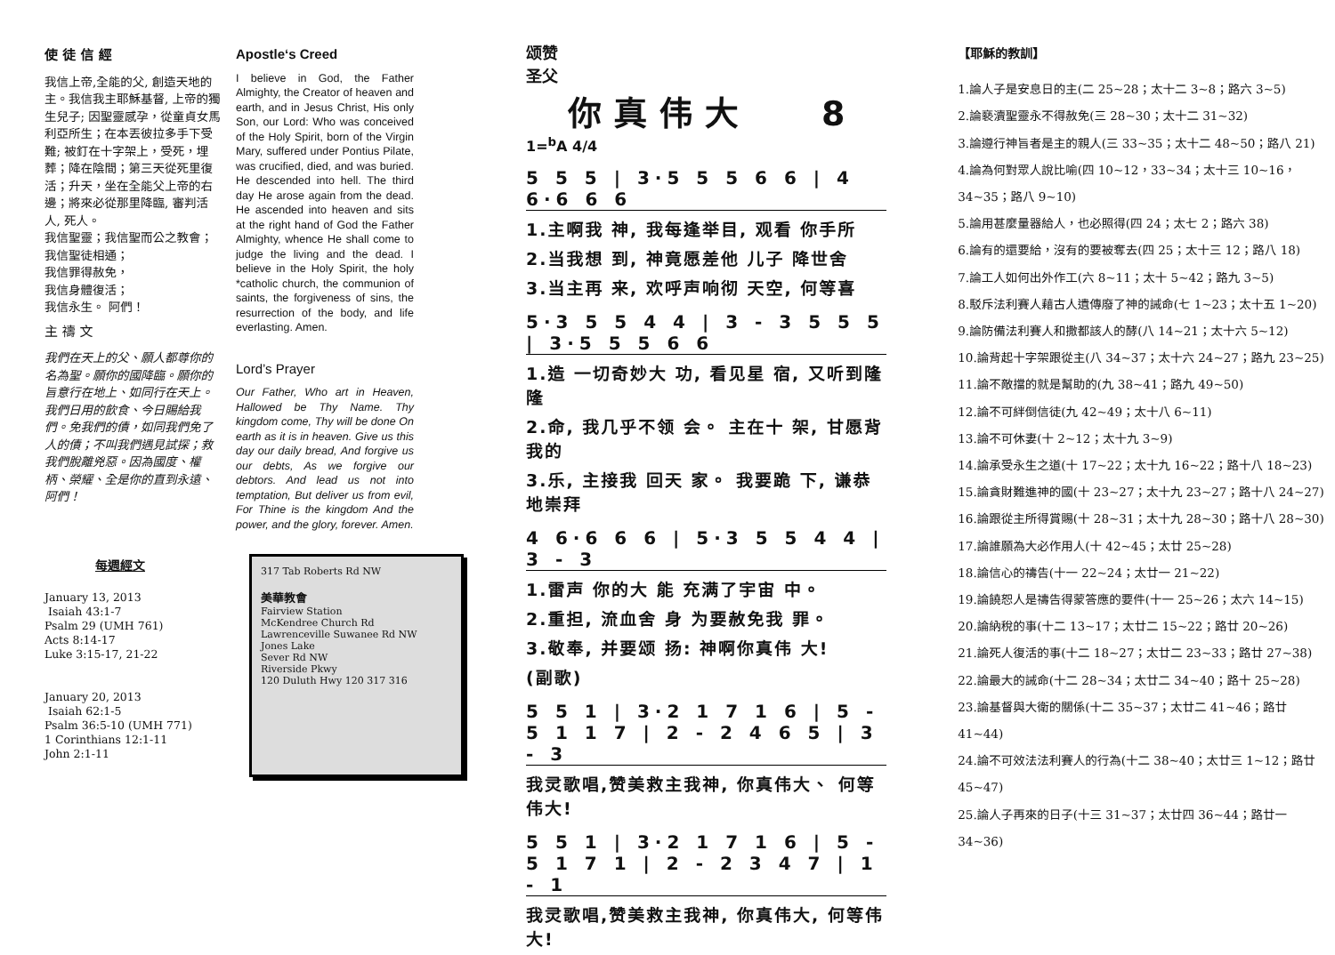使 徒 信 經
我信上帝,全能的父, 創造天地的主。我信我主耶穌基督, 上帝的獨生兒子; 因聖靈感孕，從童貞女馬利亞所生；在本丟彼拉多手下受難; 被釘在十字架上，受死，埋葬；降在陰間；第三天從死里復活；升天，坐在全能父上帝的右邊；將來必從那里降臨, 審判活人, 死人。
我信聖靈；我信聖而公之教會；我信聖徒相通；
我信罪得赦免，
我信身體復活；
我信永生。 阿們！
主 禱 文
我們在天上的父、願人都尊你的名為聖。願你的國降臨。願你的旨意行在地上、如同行在天上。我們日用的飲食、今日賜給我們。免我們的債，如同我們免了人的債；不叫我們遇見試探；救我們脫離兇惡。因為國度、權柄、榮耀、全是你的直到永遠、阿們！
Apostle‘s Creed
I believe in God, the Father Almighty, the Creator of heaven and earth, and in Jesus Christ, His only Son, our Lord: Who was conceived of the Holy Spirit, born of the Virgin Mary, suffered under Pontius Pilate, was crucified, died, and was buried. He descended into hell. The third day He arose again from the dead. He ascended into heaven and sits at the right hand of God the Father Almighty, whence He shall come to judge the living and the dead. I believe in the Holy Spirit, the holy *catholic church, the communion of saints, the forgiveness of sins, the resurrection of the body, and life everlasting. Amen.
Lord’s Prayer
Our Father, Who art in Heaven, Hallowed be Thy Name. Thy kingdom come, Thy will be done On earth as it is in heaven. Give us this day our daily bread, And forgive us our debts, As we forgive our debtors. And lead us not into temptation, But deliver us from evil, For Thine is the kingdom And the power, and the glory, forever. Amen.
每週經文
January 13, 2013
Isaiah 43:1-7
Psalm 29 (UMH 761)
Acts 8:14-17
Luke 3:15-17, 21-22
January 20, 2013
Isaiah 62:1-5
Psalm 36:5-10 (UMH 771)
1 Corinthians 12:1-11
John 2:1-11
317 Tab Roberts Rd NW
美華教會
Fairview Station
McKendree Church Rd
Lawrenceville Suwanee Rd NW
Jones Lake
Sever Rd NW
Riverside Pkwy
120 Duluth Hwy 120 317 316
颂赞
圣父
你 真 伟 大 8
1=<sup>b</sup>A 4/4
5 5 5 | 3·5 5 5 6 6 | 4 6·6 6 6
1.主啊我 神, 我每逢举目, 观看 你手所
2.当我想 到, 神竟愿差他 儿子 降世舍
3.当主再 来, 欢呼声响彻 天空, 何等喜
5·3 5 5 4 4 | 3 - 3 5 5 5 | 3·5 5 5 6 6
1.造 一切奇妙大 功, 看见星 宿, 又听到隆隆
2.命, 我几乎不领 会。 主在十 架, 甘愿背我的
3.乐, 主接我 回天 家。 我要跪 下, 谦恭地崇拜
4 6·6 6 6 | 5·3 5 5 4 4 | 3 - 3
1.雷声 你的大 能 充满了宇宙 中。
2.重担, 流血舍 身 为要赦免我 罪。
3.敬奉, 并要颂 扬: 神啊你真伟 大!
(副歌)
5 5 1 | 3·2 1 7 1 6 | 5 - 5 1 1 7 | 2 - 2 4 6 5 | 3 - 3
我灵歌唱,赞美救主我神, 你真伟大、 何等伟大!
5 5 1 | 3·2 1 7 1 6 | 5 - 5 1 7 1 | 2 - 2 3 4 7 | 1 - 1
我灵歌唱,赞美救主我神, 你真伟大, 何等伟大!
【耶穌的教訓】
1.論人子是安息日的主(二 25~28；太十二 3~8；路六 3~5)
2.論褻瀆聖靈永不得赦免(三 28~30；太十二 31~32)
3.論遵行神旨者是主的親人(三 33~35；太十二 48~50；路八 21)
4.論為何對眾人說比喻(四 10~12，33~34；太十三 10~16，34~35；路八 9~10)
5.論用甚麼量器給人，也必照得(四 24；太七 2；路六 38)
6.論有的還要給，沒有的要被奪去(四 25；太十三 12；路八 18)
7.論工人如何出外作工(六 8~11；太十 5~42；路九 3~5)
8.駁斥法利賽人藉古人遺傳廢了神的誡命(七 1~23；太十五 1~20)
9.論防備法利賽人和撒都該人的酵(八 14~21；太十六 5~12)
10.論背起十字架跟從主(八 34~37；太十六 24~27；路九 23~25)
11.論不敵擋的就是幫助的(九 38~41；路九 49~50)
12.論不可絆倒信徒(九 42~49；太十八 6~11)
13.論不可休妻(十 2~12；太十九 3~9)
14.論承受永生之道(十 17~22；太十九 16~22；路十八 18~23)
15.論貪財難進神的國(十 23~27；太十九 23~27；路十八 24~27)
16.論跟從主所得賞賜(十 28~31；太十九 28~30；路十八 28~30)
17.論誰願為大必作用人(十 42~45；太廿 25~28)
18.論信心的禱告(十一 22~24；太廿一 21~22)
19.論饒恕人是禱告得蒙答應的要件(十一 25~26；太六 14~15)
20.論納稅的事(十二 13~17；太廿二 15~22；路廿 20~26)
21.論死人復活的事(十二 18~27；太廿二 23~33；路廿 27~38)
22.論最大的誡命(十二 28~34；太廿二 34~40；路十 25~28)
23.論基督與大衛的關係(十二 35~37；太廿二 41~46；路廿 41~44)
24.論不可效法法利賽人的行為(十二 38~40；太廿三 1~12；路廿 45~47)
25.論人子再來的日子(十三 31~37；太廿四 36~44；路廿一 34~36)